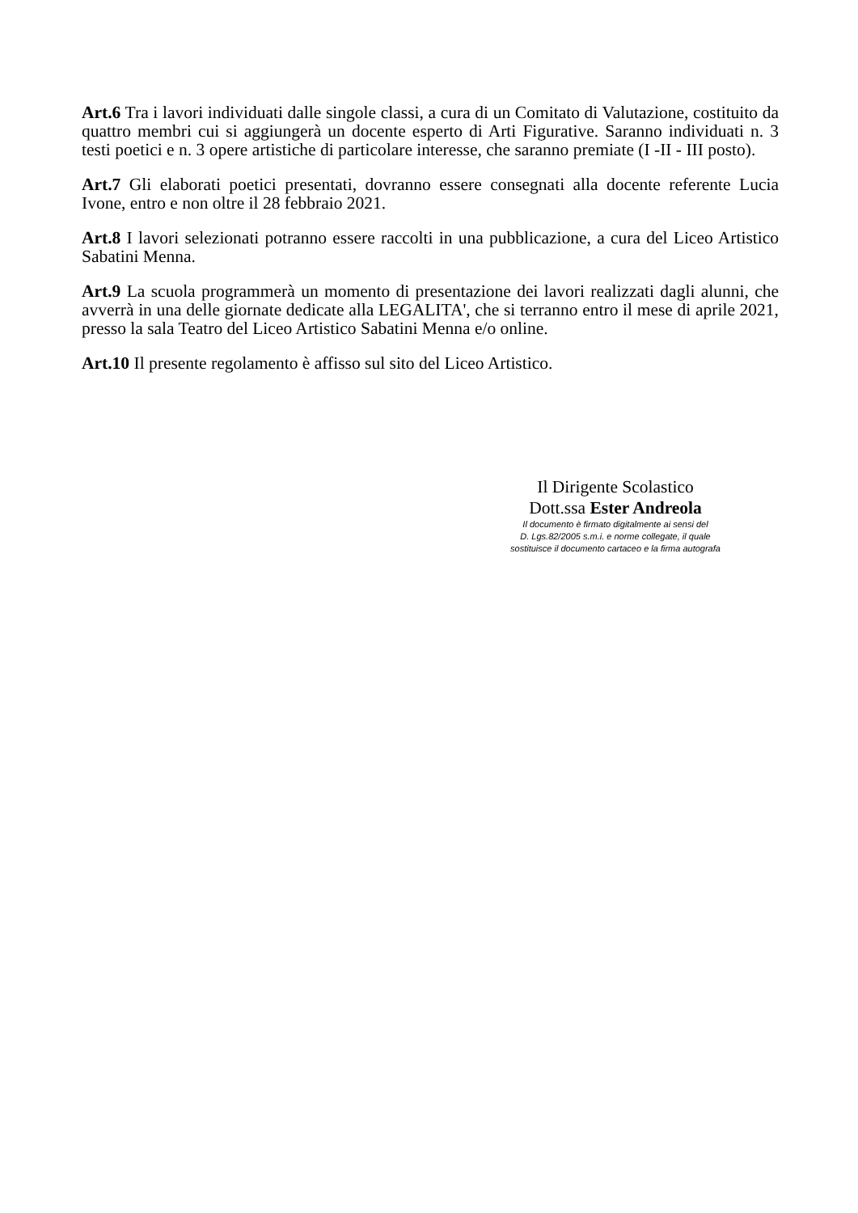Art.6 Tra i lavori individuati dalle singole classi, a cura di un Comitato di Valutazione, costituito da quattro membri cui si aggiungerà un docente esperto di Arti Figurative. Saranno individuati n. 3 testi poetici e n. 3 opere artistiche di particolare interesse, che saranno premiate (I -II - III posto).
Art.7 Gli elaborati poetici presentati, dovranno essere consegnati alla docente referente Lucia Ivone, entro e non oltre il 28 febbraio 2021.
Art.8 I lavori selezionati potranno essere raccolti in una pubblicazione, a cura del Liceo Artistico Sabatini Menna.
Art.9 La scuola programmerà un momento di presentazione dei lavori realizzati dagli alunni, che avverrà in una delle giornate dedicate alla LEGALITA', che si terranno entro il mese di aprile 2021, presso la sala Teatro del Liceo Artistico Sabatini Menna e/o online.
Art.10 Il presente regolamento è affisso sul sito del Liceo Artistico.
Il Dirigente Scolastico
Dott.ssa Ester Andreola
Il documento è firmato digitalmente ai sensi del
D. Lgs.82/2005 s.m.i. e norme collegate, il quale
sostituisce il documento cartaceo e la firma autografa